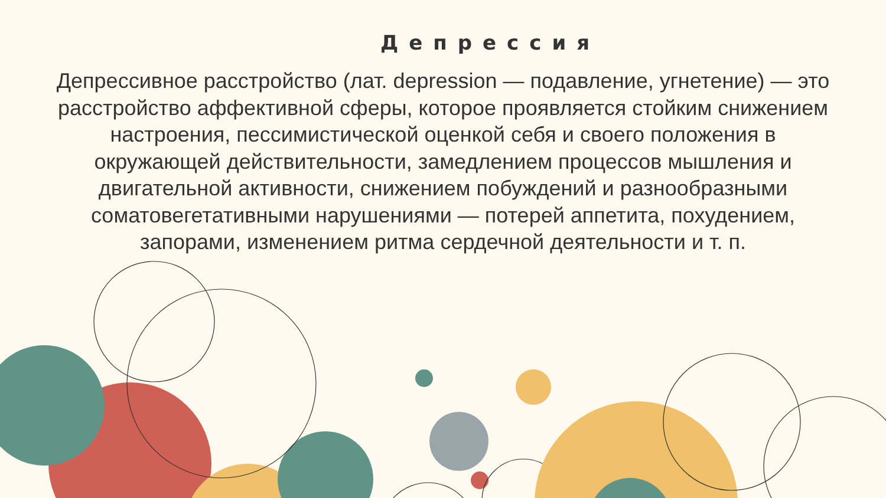Депрессия
Депрессивное расстройство (лат. depression — подавление, угнетение) — это расстройство аффективной сферы, которое проявляется стойким снижением настроения, пессимистической оценкой себя и своего положения в окружающей действительности, замедлением процессов мышления и двигательной активности, снижением побуждений и разнообразными соматовегетативными нарушениями — потерей аппетита, похудением, запорами, изменением ритма сердечной деятельности и т. п.